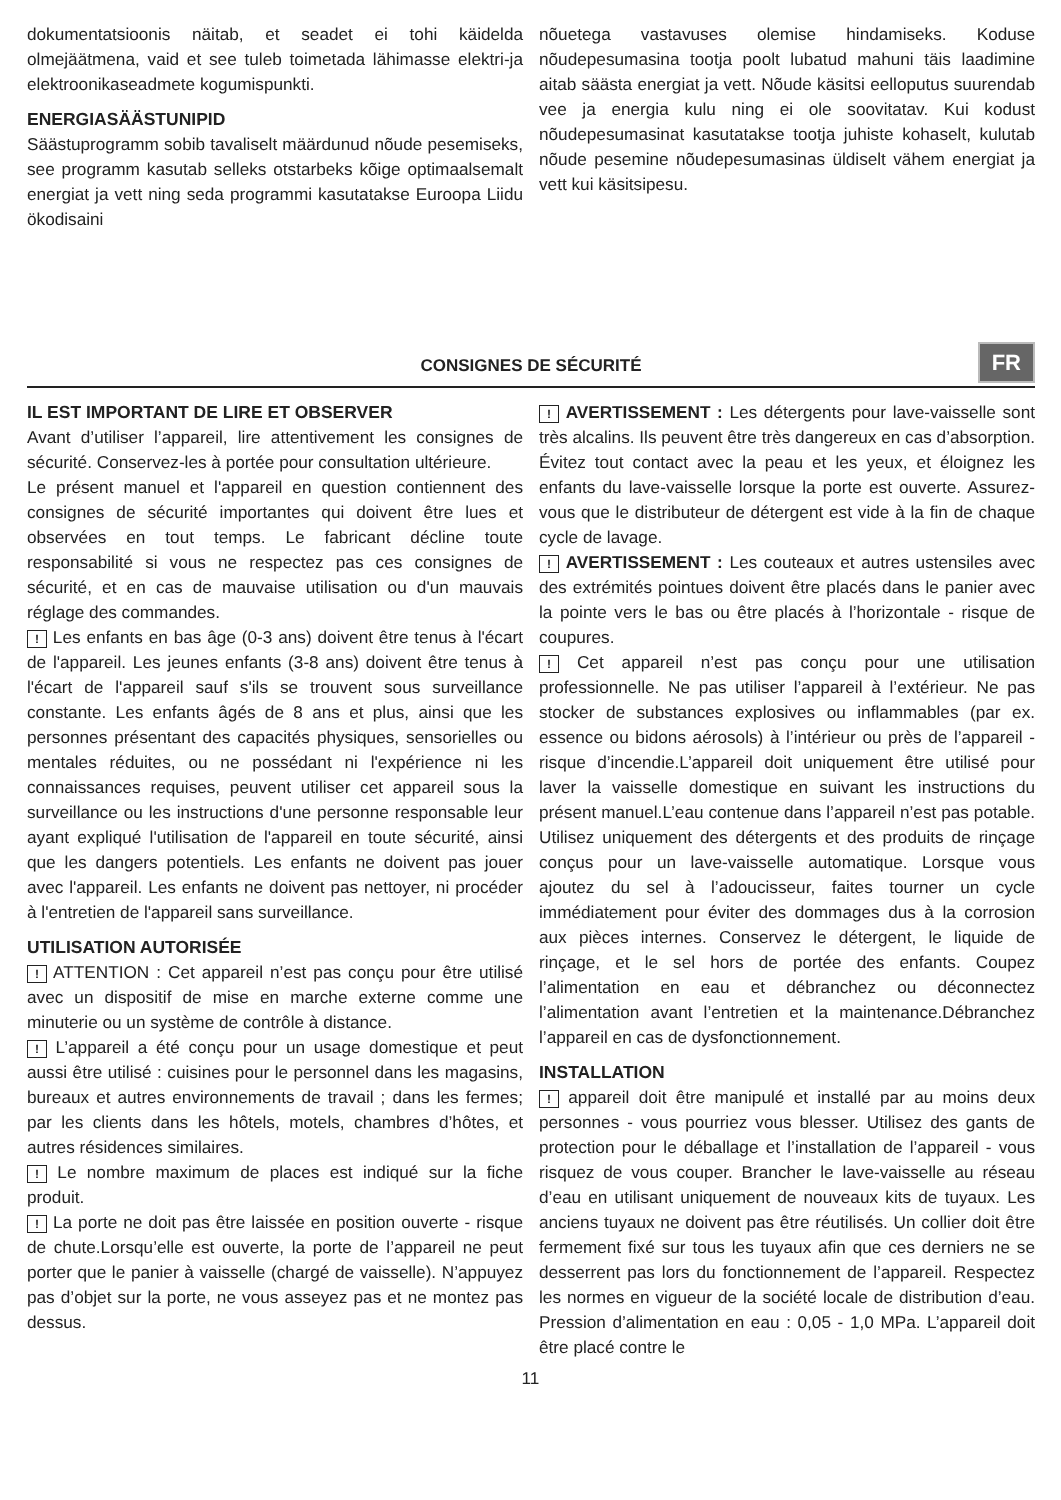dokumentatsioonis näitab, et seadet ei tohi käidelda olmejäätmena, vaid et see tuleb toimetada lähimasse elektri-ja elektroonikaseadmete kogumispunkti.
ENERGIASÄÄSTUNIPID
Säästuprogramm sobib tavaliselt määrdunud nõude pesemiseks, see programm kasutab selleks otstarbeks kõige optimaalsemalt energiat ja vett ning seda programmi kasutatakse Euroopa Liidu ökodisaini
nõuetega vastavuses olemise hindamiseks. Koduse nõudepesumasina tootja poolt lubatud mahuni täis laadimine aitab säästa energiat ja vett. Nõude käsitsi eelloputus suurendab vee ja energia kulu ning ei ole soovitatav. Kui kodust nõudepesumasinat kasutatakse tootja juhiste kohaselt, kulutab nõude pesemine nõudepesumasinas üldiselt vähem energiat ja vett kui käsitsipesu.
CONSIGNES DE SÉCURITÉ
FR
IL EST IMPORTANT DE LIRE ET OBSERVER
Avant d’utiliser l’appareil, lire attentivement les consignes de sécurité. Conservez-les à portée pour consultation ultérieure.
Le présent manuel et l'appareil en question contiennent des consignes de sécurité importantes qui doivent être lues et observées en tout temps. Le fabricant décline toute responsabilité si vous ne respectez pas ces consignes de sécurité, et en cas de mauvaise utilisation ou d'un mauvais réglage des commandes.
! Les enfants en bas âge (0-3 ans) doivent être tenus à l'écart de l'appareil. Les jeunes enfants (3-8 ans) doivent être tenus à l'écart de l'appareil sauf s'ils se trouvent sous surveillance constante. Les enfants âgés de 8 ans et plus, ainsi que les personnes présentant des capacités physiques, sensorielles ou mentales réduites, ou ne possédant ni l'expérience ni les connaissances requises, peuvent utiliser cet appareil sous la surveillance ou les instructions d'une personne responsable leur ayant expliqué l'utilisation de l'appareil en toute sécurité, ainsi que les dangers potentiels. Les enfants ne doivent pas jouer avec l'appareil. Les enfants ne doivent pas nettoyer, ni procéder à l'entretien de l'appareil sans surveillance.
UTILISATION AUTORISÉE
! ATTENTION : Cet appareil n’est pas conçu pour être utilisé avec un dispositif de mise en marche externe comme une minuterie ou un système de contrôle à distance.
! L’appareil a été conçu pour un usage domestique et peut aussi être utilisé : cuisines pour le personnel dans les magasins, bureaux et autres environnements de travail ; dans les fermes; par les clients dans les hôtels, motels, chambres d’hôtes, et autres résidences similaires.
! Le nombre maximum de places est indiqué sur la fiche produit.
! La porte ne doit pas être laissée en position ouverte - risque de chute.Lorsqu’elle est ouverte, la porte de l’appareil ne peut porter que le panier à vaisselle (chargé de vaisselle). N’appuyez pas d’objet sur la porte, ne vous asseyez pas et ne montez pas dessus.
! AVERTISSEMENT : Les détergents pour lave-vaisselle sont très alcalins. Ils peuvent être très dangereux en cas d’absorption. Évitez tout contact avec la peau et les yeux, et éloignez les enfants du lave-vaisselle lorsque la porte est ouverte. Assurez-vous que le distributeur de détergent est vide à la fin de chaque cycle de lavage.
! AVERTISSEMENT : Les couteaux et autres ustensiles avec des extrémités pointues doivent être placés dans le panier avec la pointe vers le bas ou être placés à l’horizontale - risque de coupures.
! Cet appareil n’est pas conçu pour une utilisation professionnelle. Ne pas utiliser l’appareil à l’extérieur. Ne pas stocker de substances explosives ou inflammables (par ex. essence ou bidons aérosols) à l’intérieur ou près de l’appareil - risque d’incendie.L’appareil doit uniquement être utilisé pour laver la vaisselle domestique en suivant les instructions du présent manuel.L’eau contenue dans l’appareil n’est pas potable. Utilisez uniquement des détergents et des produits de rinçage conçus pour un lave-vaisselle automatique. Lorsque vous ajoutez du sel à l’adoucisseur, faites tourner un cycle immédiatement pour éviter des dommages dus à la corrosion aux pièces internes. Conservez le détergent, le liquide de rinçage, et le sel hors de portée des enfants. Coupez l’alimentation en eau et débranchez ou déconnectez l’alimentation avant l’entretien et la maintenance.Débranchez l’appareil en cas de dysfonctionnement.
INSTALLATION
! appareil doit être manipulé et installé par au moins deux personnes - vous pourriez vous blesser. Utilisez des gants de protection pour le déballage et l’installation de l’appareil - vous risquez de vous couper. Brancher le lave-vaisselle au réseau d’eau en utilisant uniquement de nouveaux kits de tuyaux. Les anciens tuyaux ne doivent pas être réutilisés. Un collier doit être fermement fixé sur tous les tuyaux afin que ces derniers ne se desserrent pas lors du fonctionnement de l’appareil. Respectez les normes en vigueur de la société locale de distribution d’eau. Pression d’alimentation en eau : 0,05 - 1,0 MPa. L’appareil doit être placé contre le
11